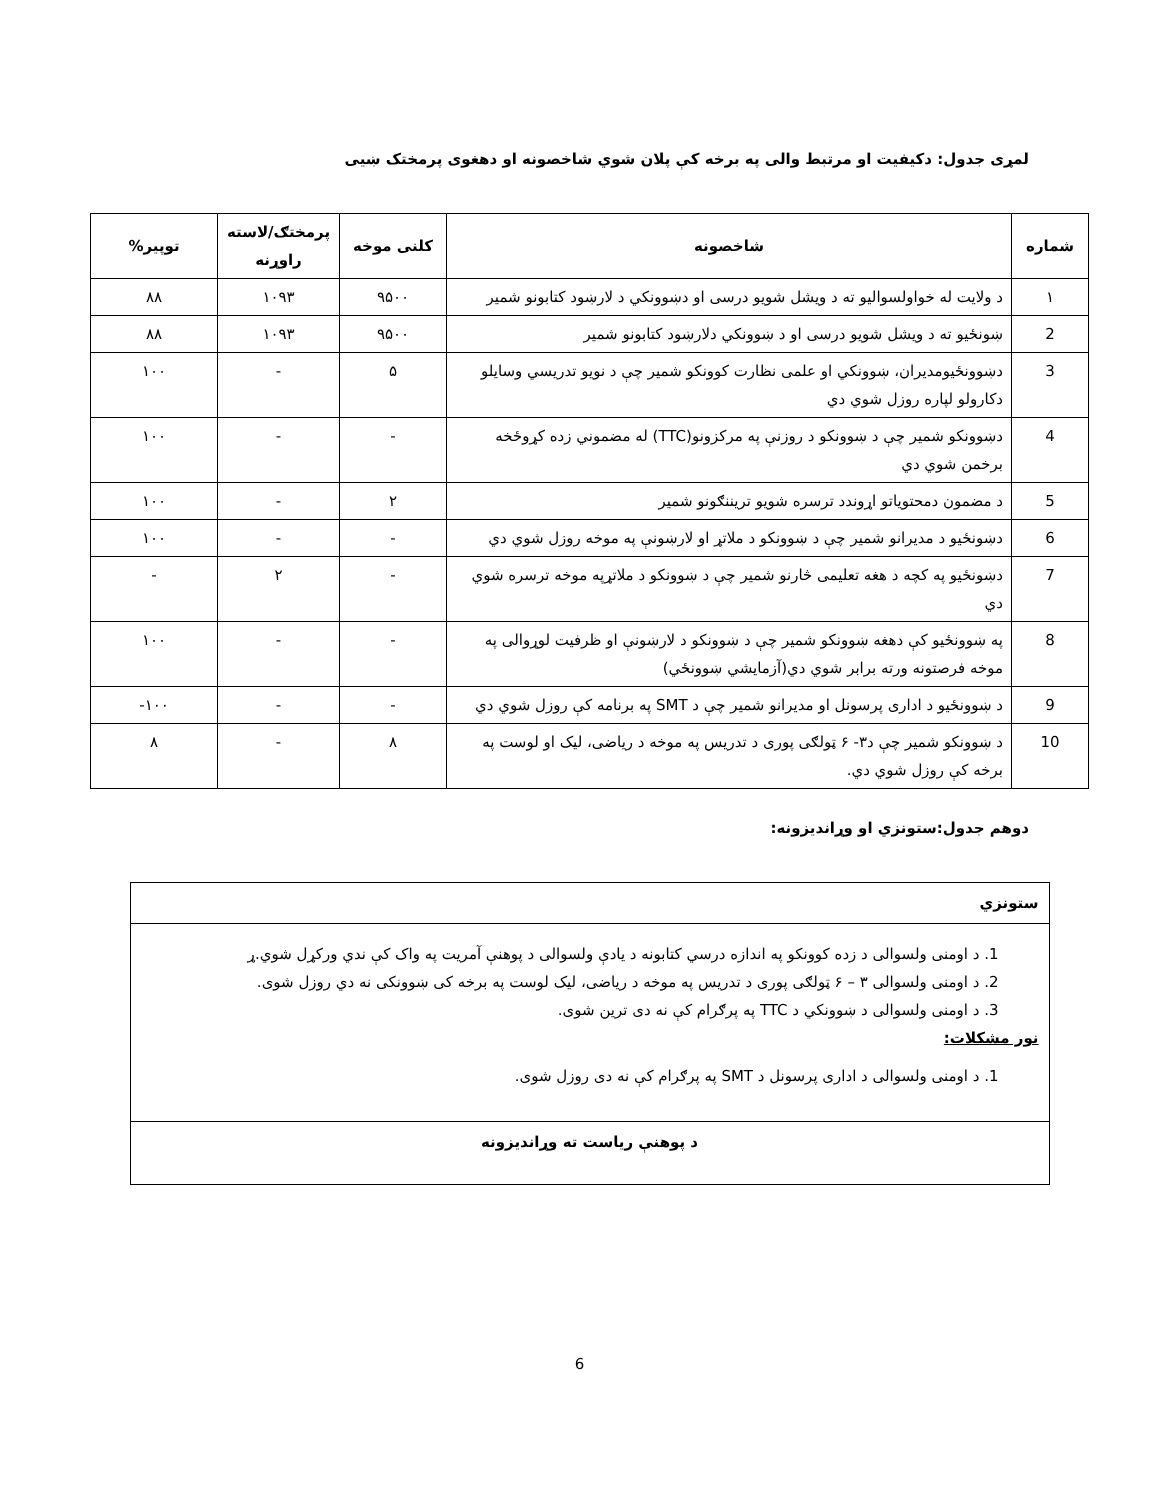لمړی جدول: دکیفیت او مرتبط والی په برخه کې پلان شوي شاخصونه او دهغوی پرمختک ښیی
| شماره | شاخصونه | کلنی موخه | پرمختګ/لاسته راوړنه | توپیر% |
| --- | --- | --- | --- | --- |
| ۱ | د ولایت له خواولسوالیو ته د ویشل شویو درسی او دښوونکي د لارښود کتابونو شمیر | ۹۵۰۰ | ۱۰۹۳ | ۸۸ |
| 2 | ښونځیو ته د ویشل شویو درسی او د ښوونکي دلارښود کتابونو شمیر | ۹۵۰۰ | ۱۰۹۳ | ۸۸ |
| 3 | دښوونځیومدیران، ښوونکي او علمی نظارت کوونکو شمیر چې د نویو تدریسي وسایلو دکارولو لپاره روزل شوي دي | ۵ | - | ۱۰۰ |
| 4 | دښوونکو شمیر چې د ښوونکو د روزنې په مرکزونو(TTC) له مضموني زده کړوځخه برخمن شوي دي | - | - | ۱۰۰ |
| 5 | د مضمون دمحتویاتو اړوندد ترسره شویو تریننګونو شمیر | ۲ | - | ۱۰۰ |
| 6 | دښونځیو د مدیرانو شمیر چې د ښوونکو د ملاتړ او لارښونې په موخه روزل شوي دي | - | - | ۱۰۰ |
| 7 | دښونځیو په کچه د هغه تعلیمی څارنو شمیر چې د ښوونکو د ملاتړپه موخه ترسره شوي دي | - | ۲ | - |
| 8 | په ښوونځیو کې دهغه ښوونکو شمیر چې د ښوونکو د لارښونې او ظرفیت لوړوالی په موخه فرصتونه ورته برابر شوي دي(آزمایشي ښوونځي) | - | - | ۱۰۰ |
| 9 | د ښوونځیو د اداری پرسونل او مدیرانو شمیر چې د SMT په برنامه کې روزل شوي دي | - | - | ۱۰۰- |
| 10 | د ښوونکو شمیر چې د۳- ۶ ټولګی پوری د تدریس په موخه د ریاضی، لیک او لوست په برخه کې روزل شوي دي. | ۸ | - | ۸ |
دوهم جدول:ستونزي او وړاندیزونه:
| ستونزي |
| 1. د اومنی ولسوالی د زده کوونکو په اندازه درسي کتابونه د یادې ولسوالی د پوهنې آمریت په واک کې ندي ورکړل شوي.ړ 2. د اومنی ولسوالی ۳ – ۶ ټولګی پوری د تدریس په موخه د ریاضی، لیک لوست په برخه کی ښوونکی نه دي روزل شوی. 3. د اومنی ولسوالی د ښوونکي د TTC په پرګرام کې نه دی ترین شوی. نور مشکلات: 1. د اومنی ولسوالی د اداری پرسونل د SMT په پرګرام کې نه دی روزل شوی. |
| د پوهنې ریاست ته وړاندیزونه |
6